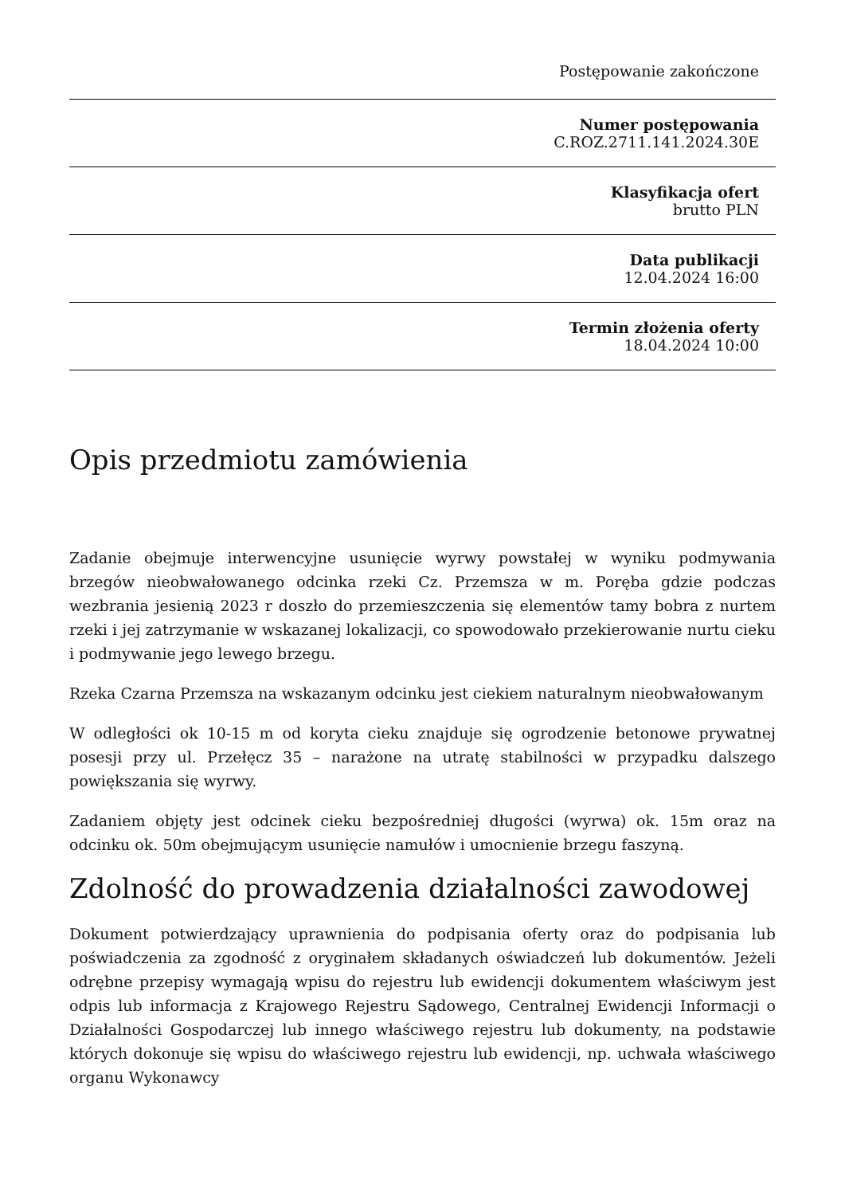Postępowanie zakończone
Numer postępowania
C.ROZ.2711.141.2024.30E
Klasyfikacja ofert
brutto PLN
Data publikacji
12.04.2024 16:00
Termin złożenia oferty
18.04.2024 10:00
Opis przedmiotu zamówienia
Zadanie obejmuje interwencyjne usunięcie wyrwy powstałej w wyniku podmywania brzegów nieobwałowanego odcinka rzeki Cz. Przemsza w m. Poręba gdzie podczas wezbrania jesienią 2023 r doszło do przemieszczenia się elementów tamy bobra z nurtem rzeki i jej zatrzymanie w wskazanej lokalizacji, co spowodowało przekierowanie nurtu cieku i podmywanie jego lewego brzegu.
Rzeka Czarna Przemsza na wskazanym odcinku jest ciekiem naturalnym nieobwałowanym
W odległości ok 10-15 m od koryta cieku znajduje się ogrodzenie betonowe prywatnej posesji przy ul. Przełęcz 35 – narażone na utratę stabilności w przypadku dalszego powiększania się wyrwy.
Zadaniem objęty jest odcinek cieku bezpośredniej długości (wyrwa) ok. 15m oraz na odcinku ok. 50m obejmującym usunięcie namułów i umocnienie brzegu faszyną.
Zdolność do prowadzenia działalności zawodowej
Dokument potwierdzający uprawnienia do podpisania oferty oraz do podpisania lub poświadczenia za zgodność z oryginałem składanych oświadczeń lub dokumentów. Jeżeli odrębne przepisy wymagają wpisu do rejestru lub ewidencji dokumentem właściwym jest odpis lub informacja z Krajowego Rejestru Sądowego, Centralnej Ewidencji Informacji o Działalności Gospodarczej lub innego właściwego rejestru lub dokumenty, na podstawie których dokonuje się wpisu do właściwego rejestru lub ewidencji, np. uchwała właściwego organu Wykonawcy